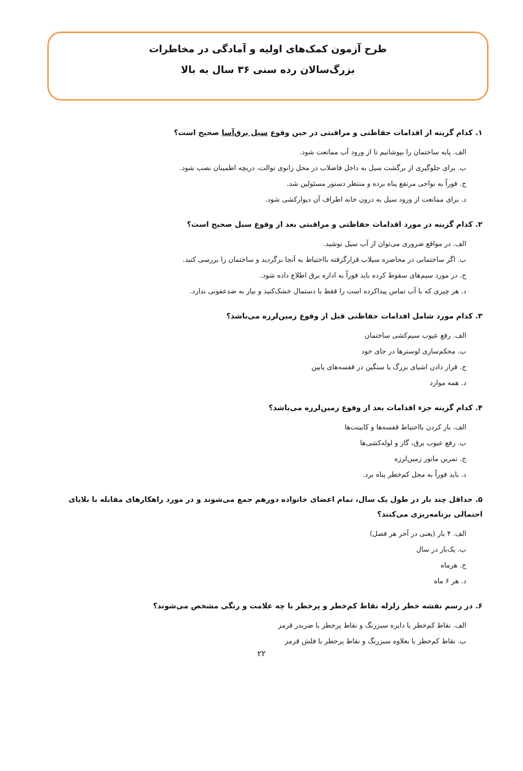طرح آزمون کمک‌های اولیه و آمادگی در مخاطرات
بزرگ‌سالان رده سنی ۳۶ سال به بالا
۱. کدام گزینه از اقدامات حفاظتی و مراقبتی در حین وقوع سیل برق‌آسا صحیح است؟
الف. پایه ساختمان را بپوشانیم تا از ورود آب ممانعت شود.
ب. برای جلوگیری از برگشت سیل به داخل فاضلاب در محل زانوی توالت، دریچه اطمینان نصب شود.
ج. فوراً به نواحی مرتفع پناه برده و منتظر دستور مسئولین شد.
د. برای ممانعت از ورود سیل به درون خانه اطراف آن دیوارکشی شود.
۲. کدام گزینه در مورد اقدامات حفاظتی و مراقبتی بعد از وقوع سیل صحیح است؟
الف. در مواقع ضروری می‌توان از آب سیل نوشید.
ب. اگر ساختمانی در محاصره سیلاب قرارگرفته بااحتیاط به آنجا برگردید و ساختمان را بررسی کنید.
ج. در مورد سیم‌های سقوط کرده باید فوراً به اداره برق اطلاع داده شود.
د. هر چیزی که با آب تماس پیداکرده است را فقط با دستمال خشک‌کنید و نیاز به ضدعفونی ندارد.
۳. کدام مورد شامل اقدامات حفاظتی قبل از وقوع زمین‌لرزه می‌باشد؟
الف. رفع عیوب سیم‌کشی ساختمان
ب. محکم‌سازی لوسترها در جای خود
ج. قرار دادن اشیای بزرگ یا سنگین در قفسه‌های پایین
د. همه موارد
۴. کدام گزینه جزء اقدامات بعد از وقوع زمین‌لرزه می‌باشد؟
الف. باز کردن بااحتیاط قفسه‌ها و کابینت‌ها
ب. رفع عیوب برق، گاز و لوله‌کشی‌ها
ج. تمرین مانور زمین‌لرزه
د. باید فوراً به محل کم‌خطر پناه برد.
۵. حداقل چند بار در طول یک سال، تمام اعضای خانواده دورهم جمع می‌شوند و در مورد راهکارهای مقابله با بلایای احتمالی برنامه‌ریزی می‌کنند؟
الف. ۴ بار (یعنی در آخر هر فصل)
ب. یک‌بار در سال
ج. هرماه
د. هر ۶ ماه
۶. در رسم نقشه خطر زلزله نقاط کم‌خطر و پرخطر با چه علامت و رنگی مشخص می‌شوند؟
الف. نقاط کم‌خطر با دایره سبزرنگ و نقاط پرخطر با ضربدر قرمز
ب. نقاط کم‌خطر با بعلاوه سبزرنگ و نقاط پرخطر با فلش قرمز
۲۲